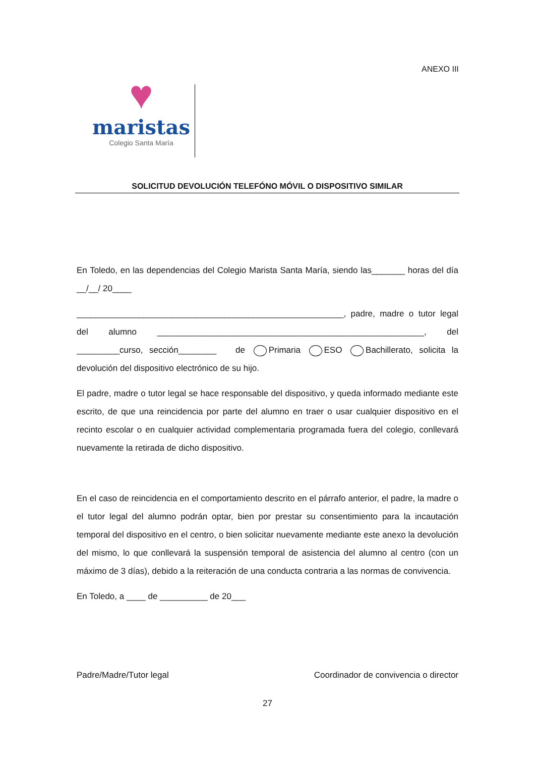ANEXO III
♥
maristas
Colegio Santa María
SOLICITUD DEVOLUCIÓN TELEFÓNO MÓVIL O DISPOSITIVO SIMILAR
En Toledo, en las dependencias del Colegio Marista Santa María, siendo las_______ horas del día __/__/ 20____
________________________________________________________, padre, madre o tutor legal del alumno ________________________________________________________, del _________curso, sección________ de Primaria ESO Bachillerato, solicita la devolución del dispositivo electrónico de su hijo.
El padre, madre o tutor legal se hace responsable del dispositivo, y queda informado mediante este escrito, de que una reincidencia por parte del alumno en traer o usar cualquier dispositivo en el recinto escolar o en cualquier actividad complementaria programada fuera del colegio, conllevará nuevamente la retirada de dicho dispositivo.
En el caso de reincidencia en el comportamiento descrito en el párrafo anterior, el padre, la madre o el tutor legal del alumno podrán optar, bien por prestar su consentimiento para la incautación temporal del dispositivo en el centro, o bien solicitar nuevamente mediante este anexo la devolución del mismo, lo que conllevará la suspensión temporal de asistencia del alumno al centro (con un máximo de 3 días), debido a la reiteración de una conducta contraria a las normas de convivencia.
En Toledo, a ____ de __________ de 20___
Padre/Madre/Tutor legal Coordinador de convivencia o director
27